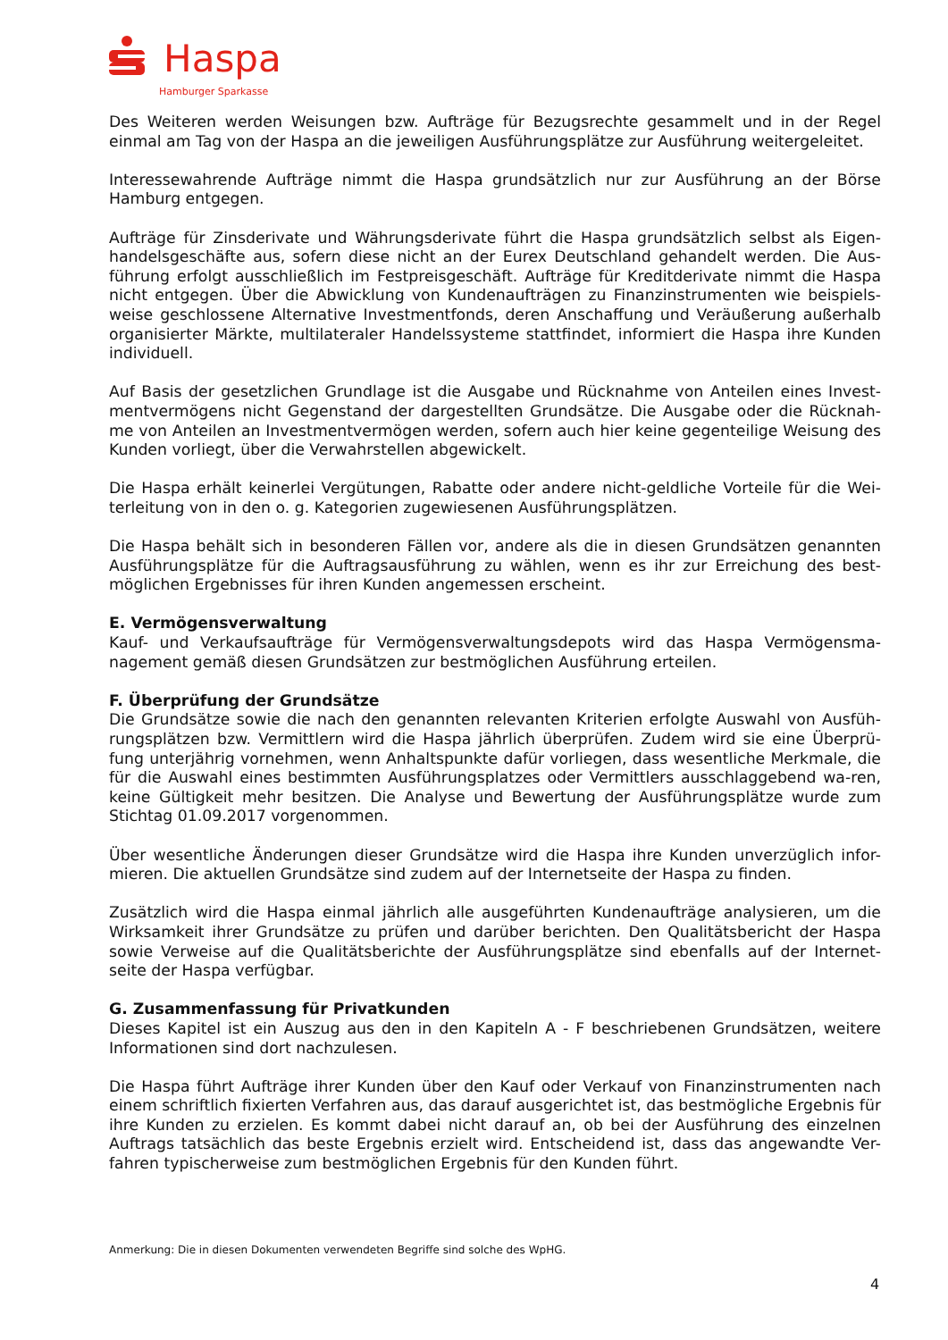Haspa
Hamburger Sparkasse
Des Weiteren werden Weisungen bzw. Aufträge für Bezugsrechte gesammelt und in der Regel einmal am Tag von der Haspa an die jeweiligen Ausführungsplätze zur Ausführung weitergeleitet.
Interessewahrende Aufträge nimmt die Haspa grundsätzlich nur zur Ausführung an der Börse Hamburg entgegen.
Aufträge für Zinsderivate und Währungsderivate führt die Haspa grundsätzlich selbst als Eigen-handelsgeschäfte aus, sofern diese nicht an der Eurex Deutschland gehandelt werden. Die Aus-führung erfolgt ausschließlich im Festpreisgeschäft. Aufträge für Kreditderivate nimmt die Haspa nicht entgegen. Über die Abwicklung von Kundenaufträgen zu Finanzinstrumenten wie beispiels-weise geschlossene Alternative Investmentfonds, deren Anschaffung und Veräußerung außerhalb organisierter Märkte, multilateraler Handelssysteme stattfindet, informiert die Haspa ihre Kunden individuell.
Auf Basis der gesetzlichen Grundlage ist die Ausgabe und Rücknahme von Anteilen eines Invest-mentvermögens nicht Gegenstand der dargestellten Grundsätze. Die Ausgabe oder die Rücknah-me von Anteilen an Investmentvermögen werden, sofern auch hier keine gegenteilige Weisung des Kunden vorliegt, über die Verwahrstellen abgewickelt.
Die Haspa erhält keinerlei Vergütungen, Rabatte oder andere nicht-geldliche Vorteile für die Wei-terleitung von in den o. g. Kategorien zugewiesenen Ausführungsplätzen.
Die Haspa behält sich in besonderen Fällen vor, andere als die in diesen Grundsätzen genannten Ausführungsplätze für die Auftragsausführung zu wählen, wenn es ihr zur Erreichung des best-möglichen Ergebnisses für ihren Kunden angemessen erscheint.
E. Vermögensverwaltung
Kauf- und Verkaufsaufträge für Vermögensverwaltungsdepots wird das Haspa Vermögensma-nagement gemäß diesen Grundsätzen zur bestmöglichen Ausführung erteilen.
F. Überprüfung der Grundsätze
Die Grundsätze sowie die nach den genannten relevanten Kriterien erfolgte Auswahl von Ausfüh-rungsplätzen bzw. Vermittlern wird die Haspa jährlich überprüfen. Zudem wird sie eine Überprü-fung unterjährig vornehmen, wenn Anhaltspunkte dafür vorliegen, dass wesentliche Merkmale, die für die Auswahl eines bestimmten Ausführungsplatzes oder Vermittlers ausschlaggebend wa-ren, keine Gültigkeit mehr besitzen. Die Analyse und Bewertung der Ausführungsplätze wurde zum Stichtag 01.09.2017 vorgenommen.
Über wesentliche Änderungen dieser Grundsätze wird die Haspa ihre Kunden unverzüglich infor-mieren. Die aktuellen Grundsätze sind zudem auf der Internetseite der Haspa zu finden.
Zusätzlich wird die Haspa einmal jährlich alle ausgeführten Kundenaufträge analysieren, um die Wirksamkeit ihrer Grundsätze zu prüfen und darüber berichten. Den Qualitätsbericht der Haspa sowie Verweise auf die Qualitätsberichte der Ausführungsplätze sind ebenfalls auf der Internet-seite der Haspa verfügbar.
G. Zusammenfassung für Privatkunden
Dieses Kapitel ist ein Auszug aus den in den Kapiteln A - F beschriebenen Grundsätzen, weitere Informationen sind dort nachzulesen.
Die Haspa führt Aufträge ihrer Kunden über den Kauf oder Verkauf von Finanzinstrumenten nach einem schriftlich fixierten Verfahren aus, das darauf ausgerichtet ist, das bestmögliche Ergebnis für ihre Kunden zu erzielen. Es kommt dabei nicht darauf an, ob bei der Ausführung des einzelnen Auftrags tatsächlich das beste Ergebnis erzielt wird. Entscheidend ist, dass das angewandte Ver-fahren typischerweise zum bestmöglichen Ergebnis für den Kunden führt.
Anmerkung: Die in diesen Dokumenten verwendeten Begriffe sind solche des WpHG.
4